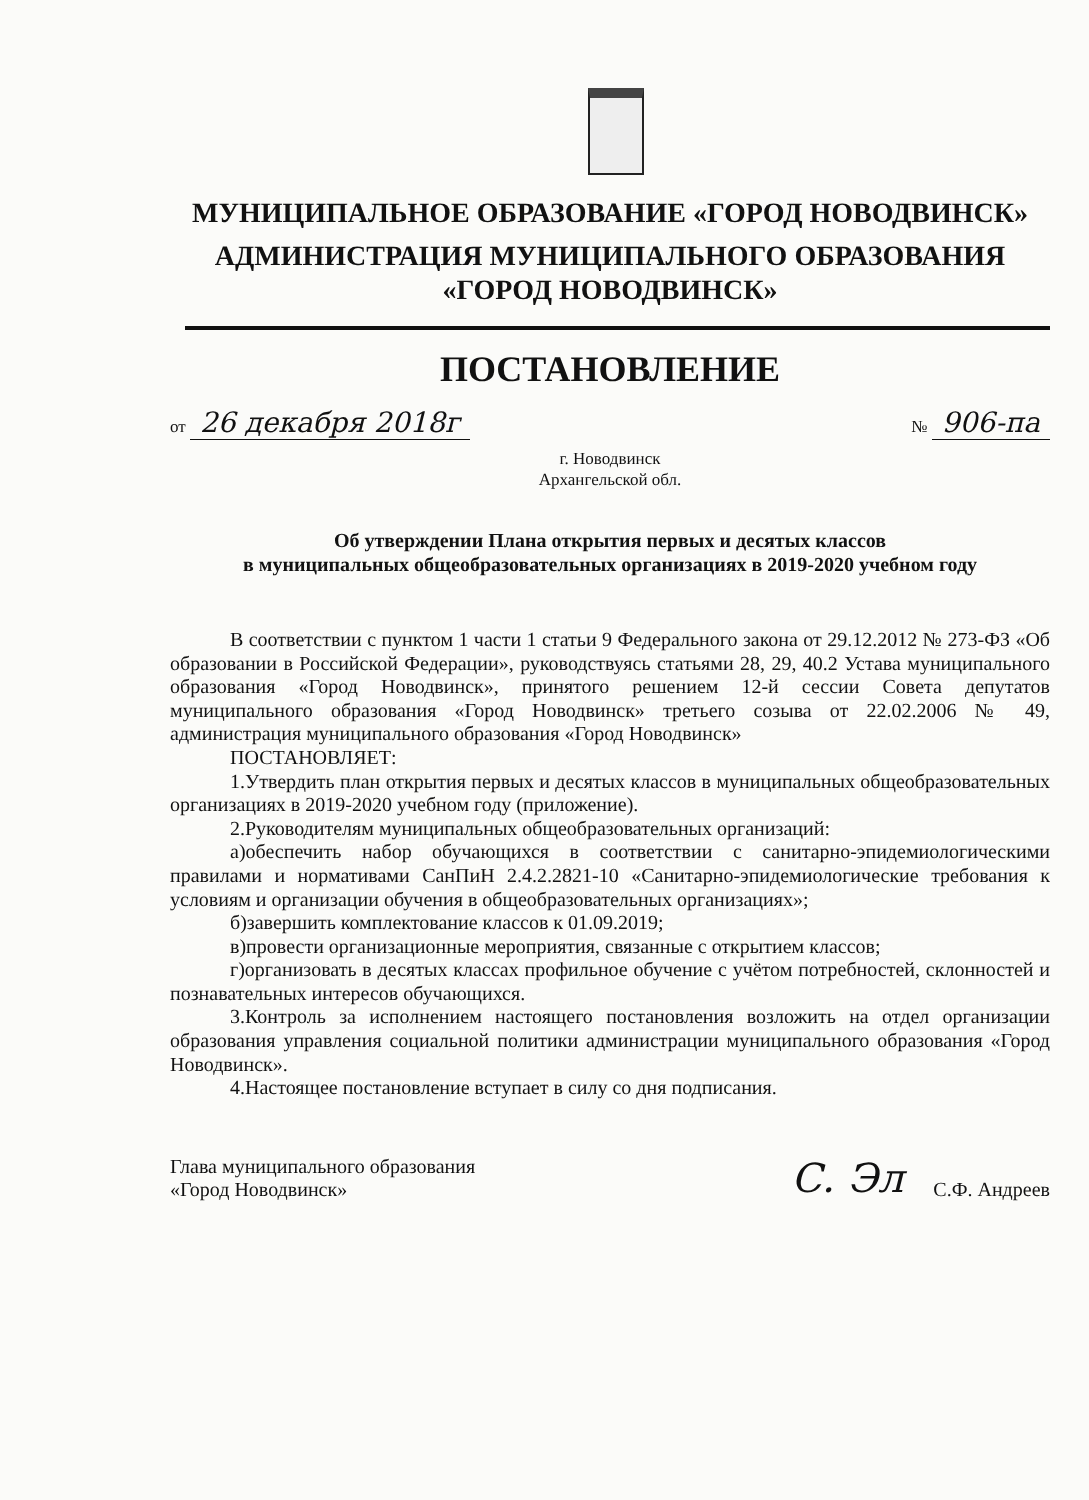МУНИЦИПАЛЬНОЕ ОБРАЗОВАНИЕ «ГОРОД НОВОДВИНСК»
АДМИНИСТРАЦИЯ МУНИЦИПАЛЬНОГО ОБРАЗОВАНИЯ
«ГОРОД НОВОДВИНСК»
ПОСТАНОВЛЕНИЕ
от 26 декабря 2018г
№ 906-па
г. Новодвинск
Архангельской обл.
Об утверждении Плана открытия первых и десятых классов
в муниципальных общеобразовательных организациях в 2019-2020 учебном году
В соответствии с пунктом 1 части 1 статьи 9 Федерального закона от 29.12.2012 № 273-ФЗ «Об образовании в Российской Федерации», руководствуясь статьями 28, 29, 40.2 Устава муниципального образования «Город Новодвинск», принятого решением 12-й сессии Совета депутатов муниципального образования «Город Новодвинск» третьего созыва от 22.02.2006 № 49, администрация муниципального образования «Город Новодвинск»
ПОСТАНОВЛЯЕТ:
1.Утвердить план открытия первых и десятых классов в муниципальных общеобразовательных организациях в 2019-2020 учебном году (приложение).
2.Руководителям муниципальных общеобразовательных организаций:
а)обеспечить набор обучающихся в соответствии с санитарно-эпидемиологическими правилами и нормативами СанПиН 2.4.2.2821-10 «Санитарно-эпидемиологические требования к условиям и организации обучения в общеобразовательных организациях»;
б)завершить комплектование классов к 01.09.2019;
в)провести организационные мероприятия, связанные с открытием классов;
г)организовать в десятых классах профильное обучение с учётом потребностей, склонностей и познавательных интересов обучающихся.
3.Контроль за исполнением настоящего постановления возложить на отдел организации образования управления социальной политики администрации муниципального образования «Город Новодвинск».
4.Настоящее постановление вступает в силу со дня подписания.
Глава муниципального образования
«Город Новодвинск»
С. Эл С.Ф. Андреев